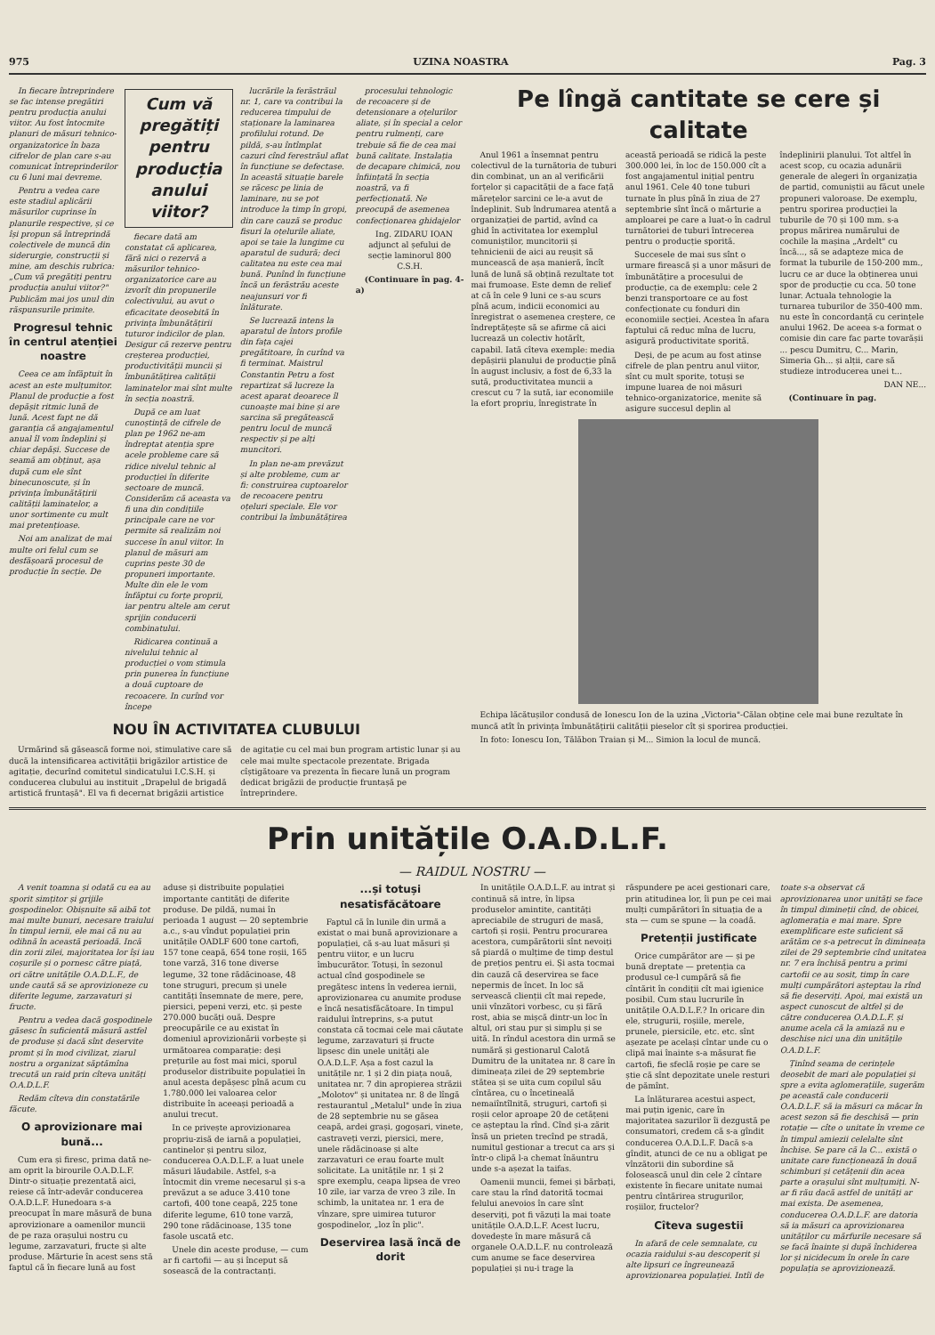975 UZINA NOASTRA Pag. 3
In fiecare întreprindere se fac intense pregătiri pentru producția anului viitor. Au fost întocmite planuri de măsuri tehnico-organizatorice în baza cifrelor de plan care s-au comunicat întreprinderilor cu 6 luni mai devreme.
Pentru a vedea care este stadiul aplicării măsurilor cuprinse în planurile respective, și ce își propun să întreprindă colectivele de muncă din siderurgie, construcții și mine, am deschis rubrica: „Cum vă pregătiți pentru producția anului viitor?" Publicăm mai jos unul din răspunsurile primite.
Progresul tehnic în centrul atenției noastre
Ceea ce am înfăptuit în acest an este mulțumitor. Planul de producție a fost depășit ritmic lună de lună. Acest fapt ne dă garanția că angajamentul anual îl vom îndeplini și chiar depăși. Succese de seamă am obținut, așa după cum ele sînt binecunoscute, și în privința îmbunătățirii calității laminatelor, a unor sortimente cu mult mai pretențioase.
Noi am analizat de mai multe ori felul cum se desfășoară procesul de producție în secție. De
Cum vă pregătiți pentru producția anului viitor?
fiecare dată am constatat că aplicarea, fără nici o rezervă a măsurilor tehnico-organizatorice care au izvorît din propunerile colectivului, au avut o eficacitate deosebită în privința îmbunătățirii tuturor indicilor de plan. Desigur că rezerve pentru creșterea producției, productivității muncii și îmbunătățirea calității laminatelor mai sînt multe în secția noastră.
După ce am luat cunoștință de cifrele de plan pe 1962 ne-am îndreptat atenția spre acele probleme care să ridice nivelul tehnic al producției în diferite sectoare de muncă. Considerăm că aceasta va fi una din condițiile principale care ne vor permite să realizăm noi succese în anul viitor. In planul de măsuri am cuprins peste 30 de propuneri importante. Multe din ele le vom înfăptui cu forțe proprii, iar pentru altele am cerut sprijin conducerii combinatului.
Ridicarea continuă a nivelului tehnic al producției o vom stimula prin punerea în funcțiune a două cuptoare de recoacere. In curînd vor începe
lucrările la ferăstrăul nr. 1, care va contribui la reducerea timpului de staționare la laminarea profilului rotund. De pildă, s-au întîmplat cazuri cînd ferestrăul aflat în funcțiune se defectase. In această situație barele se răcesc pe linia de laminare, nu se pot introduce la timp în gropi, din care cauză se produc fisuri la oțelurile aliate, apoi se taie la lungime cu aparatul de sudură; deci calitatea nu este cea mai bună. Punînd în funcțiune încă un ferăstrău aceste neajunsuri vor fi înlăturate.
Se lucrează intens la aparatul de întors profile din fața cajei pregătitoare, în curînd va fi terminat. Maistrul Constantin Petru a fost repartizat să lucreze la acest aparat deoarece îl cunoaște mai bine și are sarcina să pregătească pentru locul de muncă respectiv și pe alți muncitori.
In plan ne-am prevăzut și alte probleme, cum ar fi: construirea cuptoarelor de recoacere pentru oțeluri speciale. Ele vor contribui la îmbunătățirea
procesului tehnologic de recoacere și de detensionare a oțelurilor aliate, și în special a celor pentru rulmenți, care trebuie să fie de cea mai bună calitate. Instalația de decapare chimică, nou înființată în secția noastră, va fi perfecționată. Ne preocupă de asemenea confecționarea ghidajelor
Ing. ZIDARU IOAN
adjunct al șefului de secție laminorul 800 C.S.H.
(Continuare în pag. 4-a)
NOU ÎN ACTIVITATEA CLUBULUI
Urmărind să găsească forme noi, stimulative care să ducă la intensificarea activității brigăzilor artistice de agitație, decurînd comitetul sindicatului I.C.S.H. și conducerea clubului au instituit „Drapelul de brigadă artistică fruntașă". El va fi decernat brigăzii artistice de agitație cu cel mai bun program artistic lunar și au cele mai multe spectacole prezentate. Brigada cîștigătoare va prezenta în fiecare lună un program dedicat brigăzii de producție fruntașă pe întreprindere.
Pe lîngă cantitate se cere și calitate
Anul 1961 a însemnat pentru colectivul de la turnătoria de tuburi din combinat, un an al verificării forțelor și capacității de a face față mărețelor sarcini ce le-a avut de îndeplinit. Sub îndrumarea atentă a organizației de partid, avînd ca ghid în activitatea lor exemplul comuniștilor, muncitorii și tehnicienii de aici au reușit să muncească de așa manieră, încît lună de lună să obțină rezultate tot mai frumoase. Este demn de relief at că în cele 9 luni ce s-au scurs pînă acum, indicii economici au înregistrat o asemenea creștere, ce îndreptățește să se afirme că aici lucrează un colectiv hotărît, capabil. Iată cîteva exemple: media depășirii planului de producție pînă în august inclusiv, a fost de 6,33 la sută, productivitatea muncii a crescut cu 7 la sută, iar economiile la efort propriu, înregistrate în această perioadă se ridică la peste 300.000 lei, în loc de 150.000 cît a fost angajamentul inițial pentru anul 1961. Cele 40 tone tuburi turnate în plus pînă în ziua de 27 septembrie sînt încă o mărturie a amploarei pe care a luat-o în cadrul turnătoriei de tuburi întrecerea pentru o producție sporită.
Succesele de mai sus sînt o urmare firească și a unor măsuri de îmbunătățire a procesului de producție, ca de exemplu: cele 2 benzi transportoare ce au fost confecționate cu fonduri din economiile secției. Acestea în afara faptului că reduc mîna de lucru, asigură productivitate sporită.
Deși, de pe acum au fost atinse cifrele de plan pentru anul viitor, sînt cu mult sporite, totuși se impune luarea de noi măsuri tehnico-organizatorice, menite să asigure succesul deplin al îndeplinirii planului. Tot altfel în acest scop, cu ocazia adunării generale de alegeri în organizația de partid, comuniștii au făcut unele propuneri valoroase. De exemplu, pentru sporirea producției la tuburile de 70 și 100 mm. s-a propus mărirea numărului de cochile la mașina „Ardelt" cu încă..., să se adapteze mica de format la tuburile de 150-200 mm., lucru ce ar duce la obținerea unui spor de producție cu cca. 50 tone lunar. Actuala tehnologie la turnarea tuburilor de 350-400 mm. nu este în concordanță cu cerințele anului 1962. De aceea s-a format o comisie din care fac parte tovarășii ... pescu Dumitru, C... Marin, Simeria Gh... și alții, care să studieze introducerea unei t...
DAN NE...
(Continuare în pag.
Echipa lăcătușilor condusă de Ionescu Ion de la uzina „Victoria"-Călan obține cele mai bune rezultate în muncă atît în privința îmbunătățirii calității pieselor cît și sporirea producției.
In foto: Ionescu Ion, Tălăbon Traian și M... Simion la locul de muncă.
Prin unitățile O.A.D.L.F.
— RAIDUL NOSTRU —
A venit toamna și odată cu ea au sporit simțitor și grijile gospodinelor. Obișnuite să aibă tot mai multe bunuri, necesare traiului în timpul iernii, ele mai că nu au odihnă în această perioadă. Incă din zorii zilei, majoritatea lor își iau coșurile și o pornesc către piață, ori către unitățile O.A.D.L.F., de unde caută să se aprovizioneze cu diferite legume, zarzavaturi și fructe.
Pentru a vedea dacă gospodinele găsesc în suficientă măsură astfel de produse și dacă sînt deservite promt și în mod civilizat, ziarul nostru a organizat săptămîna trecută un raid prin cîteva unități O.A.D.L.F.
Redăm cîteva din constatările făcute.
O aprovizionare mai bună...
Cum era și firesc, prima dată ne-am oprit la birourile O.A.D.L.F. Dintr-o situație prezentată aici, reiese că într-adevăr conducerea O.A.D.L.F. Hunedoara s-a preocupat în mare măsură de buna aprovizionare a oamenilor muncii de pe raza orașului nostru cu legume, zarzavaturi, fructe și alte produse. Mărturie în acest sens stă faptul că în fiecare lună au fost aduse și distribuite populației importante cantități de diferite produse. De pildă, numai în perioada 1 august — 20 septembrie a.c., s-au vîndut populației prin unitățile OADLF 600 tone cartofi, 157 tone ceapă, 654 tone roșii, 165 tone varză, 316 tone diverse legume, 32 tone rădăcinoase, 48 tone struguri, precum și unele cantități însemnate de mere, pere, piersici, pepeni verzi, etc. și peste 270.000 bucăți ouă. Despre preocupările ce au existat în domeniul aprovizionării vorbește și următoarea comparație: deși prețurile au fost mai mici, sporul produselor distribuite populației în anul acesta depășesc pînă acum cu 1.780.000 lei valoarea celor distribuite în aceeași perioadă a anului trecut.
In ce privește aprovizionarea propriu-zisă de iarnă a populației, cantinelor și pentru siloz, conducerea O.A.D.L.F. a luat unele măsuri lăudabile. Astfel, s-a întocmit din vreme necesarul și s-a prevăzut a se aduce 3.410 tone cartofi, 400 tone ceapă, 225 tone diferite legume, 610 tone varză, 290 tone rădăcinoase, 135 tone fasole uscată etc.
Unele din aceste produse, — cum ar fi cartofii — au și început să sosească de la contractanți.
...și totuși nesatisfăcătoare
Faptul că în lunile din urmă a existat o mai bună aprovizionare a populației, că s-au luat măsuri și pentru viitor, e un lucru îmbucurător. Totuși, în sezonul actual cînd gospodinele se pregătesc intens în vederea iernii, aprovizionarea cu anumite produse e încă nesatisfăcătoare. In timpul raidului întreprins, s-a putut constata că tocmai cele mai căutate legume, zarzavaturi și fructe lipsesc din unele unități ale O.A.D.L.F. Așa a fost cazul la unitățile nr. 1 și 2 din piața nouă, unitatea nr. 7 din apropierea străzii „Molotov" și unitatea nr. 8 de lîngă restaurantul „Metalul" unde în ziua de 28 septembrie nu se găsea ceapă, ardei grași, gogoșari, vinete, castraveți verzi, piersici, mere, unele rădăcinoase și alte zarzavaturi ce erau foarte mult solicitate. La unitățile nr. 1 și 2 spre exemplu, ceapa lipsea de vreo 10 zile, iar varza de vreo 3 zile. In schimb, la unitatea nr. 1 era de vînzare, spre uimirea tuturor gospodinelor, „loz în plic".
Deservirea lasă încă de dorit
In unitățile O.A.D.L.F. au intrat și continuă să intre, în lipsa produselor amintite, cantități apreciabile de struguri de masă, cartofi și roșii. Pentru procurarea acestora, cumpărătorii sînt nevoiți să piardă o mulțime de timp destul de prețios pentru ei. Și asta tocmai din cauză că deservirea se face nepermis de încet. In loc să servească clienții cît mai repede, unii vînzători vorbesc, cu și fără rost, abia se mișcă dintr-un loc în altul, ori stau pur și simplu și se uită. In rîndul acestora din urmă se numără și gestionarul Calotă Dumitru de la unitatea nr. 8 care în dimineața zilei de 29 septembrie stătea și se uita cum copilul său cîntărea, cu o încetineală nemaiîntîlnită, struguri, cartofi și roșii celor aproape 20 de cetățeni ce așteptau la rînd. Cînd și-a zărit însă un prieten trecînd pe stradă, numitul gestionar a trecut ca ars și într-o clipă l-a chemat înăuntru unde s-a așezat la taifas.
Oamenii muncii, femei și bărbați, care stau la rînd datorită tocmai felului anevoios în care sînt deserviți, pot fi văzuți la mai toate unitățile O.A.D.L.F. Acest lucru, dovedește în mare măsură că organele O.A.D.L.F. nu controlează cum anume se face deservirea populației și nu-i trage la răspundere pe acei gestionari care, prin atitudinea lor, îi pun pe cei mai mulți cumpărători în situația de a sta — cum se spune — la coadă.
Pretenții justificate
Orice cumpărător are — și pe bună dreptate — pretenția ca produsul ce-l cumpără să fie cîntărit în condiții cît mai igienice posibil. Cum stau lucrurile în unitățile O.A.D.L.F.? In oricare din ele, strugurii, roșiile, merele, prunele, piersicile, etc. etc. sînt așezate pe același cîntar unde cu o clipă mai înainte s-a măsurat fie cartofi, fie sfeclă roșie pe care se știe că sînt depozitate unele resturi de pămînt.
La înlăturarea acestui aspect, mai puțin igenic, care în majoritatea sazurilor îi dezgustă pe consumatori, credem că s-a gîndit conducerea O.A.D.L.F. Dacă s-a gîndit, atunci de ce nu a obligat pe vînzătorii din subordine să folosească unul din cele 2 cîntare existente în fiecare unitate numai pentru cîntărirea strugurilor, roșiilor, fructelor?
Cîteva sugestii
In afară de cele semnalate, cu ocazia raidului s-au descoperit și alte lipsuri ce îngreunează aprovizionarea populației. Intîi de toate s-a observat că aprovizionarea unor unități se face în timpul dimineții cînd, de obicei, aglomerația e mai mare. Spre exemplificare este suficient să arătăm ce s-a petrecut în dimineața zilei de 29 septembrie cînd unitatea nr. 7 era închisă pentru a primi cartofii ce au sosit, timp în care mulți cumpărători așteptau la rînd să fie deserviți. Apoi, mai există un aspect cunoscut de altfel și de către conducerea O.A.D.L.F. și anume acela că la amiază nu e deschise nici una din unitățile O.A.D.L.F.
Ținînd seama de cerințele deosebit de mari ale populației și spre a evita aglomerațiile, sugerăm pe această cale conducerii O.A.D.L.F. să ia măsuri ca măcar în acest sezon să fie deschisă — prin rotație — cîte o unitate în vreme ce în timpul amiezii celelalte sînt închise. Se pare că la C... există o unitate care funcționează în două schimburi și cetățenii din acea parte a orașului sînt mulțumiți. N-ar fi rău dacă astfel de unități ar mai exista. De asemenea, conducerea O.A.D.L.F. are datoria să ia măsuri ca aprovizionarea unităților cu mărfurile necesare să se facă înainte și după închiderea lor și nicidecum în orele în care populația se aprovizionează.